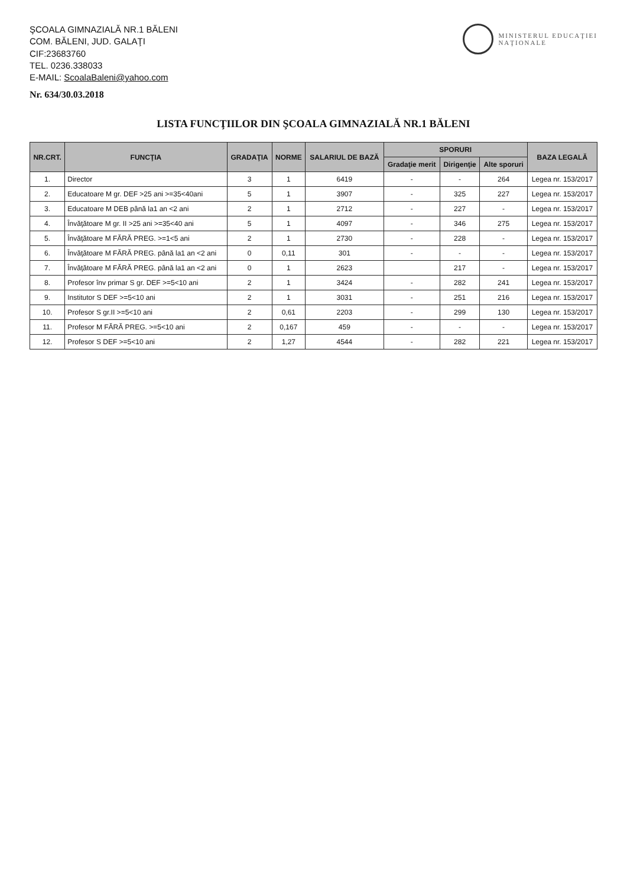ŞCOALA GIMNAZIALĂ NR.1 BĂLENI
COM. BĂLENI, JUD. GALAŢI
CIF:23683760
TEL. 0236.338033
E-MAIL: ScoalaBaleni@yahoo.com
Nr. 634/30.03.2018
MINISTERUL EDUCAŢIEI
NAŢIONALE
LISTA FUNCŢIILOR DIN ŞCOALA GIMNAZIALĂ NR.1 BĂLENI
| NR.CRT. | FUNCŢIA | GRADAŢIA | NORME | SALARIUL DE BAZĂ | SPORURI | | | BAZA LEGALĂ |
| --- | --- | --- | --- | --- | --- | --- | --- | --- |
| | | | | | Gradaţie merit | Dirigenţie | Alte sporuri | |
| 1. | Director | 3 | 1 | 6419 | - | - | 264 | Legea nr. 153/2017 |
| 2. | Educatoare M gr. DEF >25 ani >=35<40ani | 5 | 1 | 3907 | - | 325 | 227 | Legea nr. 153/2017 |
| 3. | Educatoare M DEB până la1 an <2 ani | 2 | 1 | 2712 | - | 227 | - | Legea nr. 153/2017 |
| 4. | Învăţătoare M gr. II >25 ani >=35<40 ani | 5 | 1 | 4097 | - | 346 | 275 | Legea nr. 153/2017 |
| 5. | Învăţătoare M FĂRĂ PREG. >=1<5 ani | 2 | 1 | 2730 | - | 228 | - | Legea nr. 153/2017 |
| 6. | Învăţătoare M FĂRĂ PREG. până la1 an <2 ani | 0 | 0,11 | 301 | - | - | - | Legea nr. 153/2017 |
| 7. | Învăţătoare M FĂRĂ PREG. până la1 an <2 ani | 0 | 1 | 2623 | | 217 | - | Legea nr. 153/2017 |
| 8. | Profesor înv primar S gr. DEF >=5<10 ani | 2 | 1 | 3424 | - | 282 | 241 | Legea nr. 153/2017 |
| 9. | Institutor S DEF >=5<10 ani | 2 | 1 | 3031 | - | 251 | 216 | Legea nr. 153/2017 |
| 10. | Profesor S gr.II >=5<10 ani | 2 | 0,61 | 2203 | - | 299 | 130 | Legea nr. 153/2017 |
| 11. | Profesor M FĂRĂ PREG. >=5<10 ani | 2 | 0,167 | 459 | - | - | - | Legea nr. 153/2017 |
| 12. | Profesor S DEF >=5<10 ani | 2 | 1,27 | 4544 | - | 282 | 221 | Legea nr. 153/2017 |